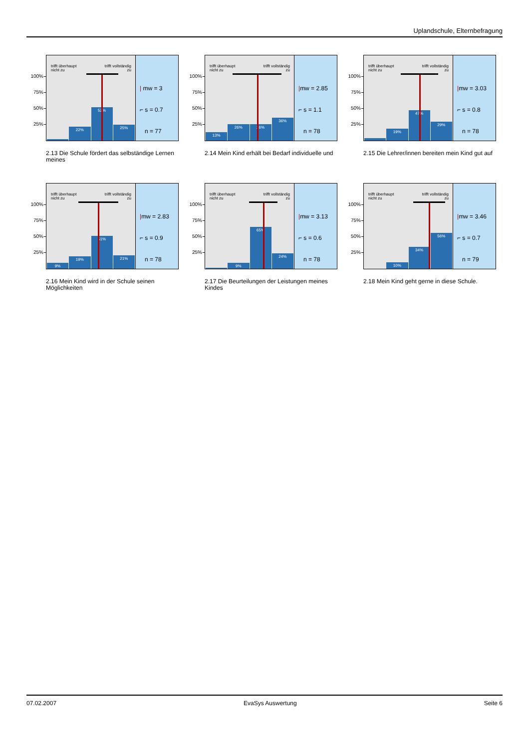Uplandschule, Elternbefragung
100%
75%
50%
25%
trifft überhaupt
nicht zu trifft vollständig
zu
22%
52%
25%
| mw = 3
⌐ s = 0.7
n = 77
2.13 Die Schule fördert das selbständige Lernen meines
100%
75%
50%
25%
trifft überhaupt
nicht zu trifft vollständig
zu
13%
26%
26%
36%
|mw = 2.85
⌐ s = 1.1
n = 78
2.14 Mein Kind erhält bei Bedarf individuelle und
100%
75%
50%
25%
trifft überhaupt
nicht zu trifft vollständig
zu
19%
47%
29%
|mw = 3.03
⌐ s = 0.8
n = 78
2.15 Die Lehrer/innen bereiten mein Kind gut auf
100%
75%
50%
25%
trifft überhaupt
nicht zu trifft vollständig
zu
9%
19%
51%
21%
|mw = 2.83
⌐ s = 0.9
n = 78
2.16 Mein Kind wird in der Schule seinen Möglichkeiten
100%
75%
50%
25%
trifft überhaupt
nicht zu trifft vollständig
zu
9%
65%
24%
|mw = 3.13
⌐ s = 0.6
n = 78
2.17 Die Beurteilungen der Leistungen meines Kindes
100%
75%
50%
25%
trifft überhaupt
nicht zu trifft vollständig
zu
10%
34%
56%
|mw = 3.46
⌐ s = 0.7
n = 79
2.18 Mein Kind geht gerne in diese Schule.
07.02.2007 EvaSys Auswertung Seite 6